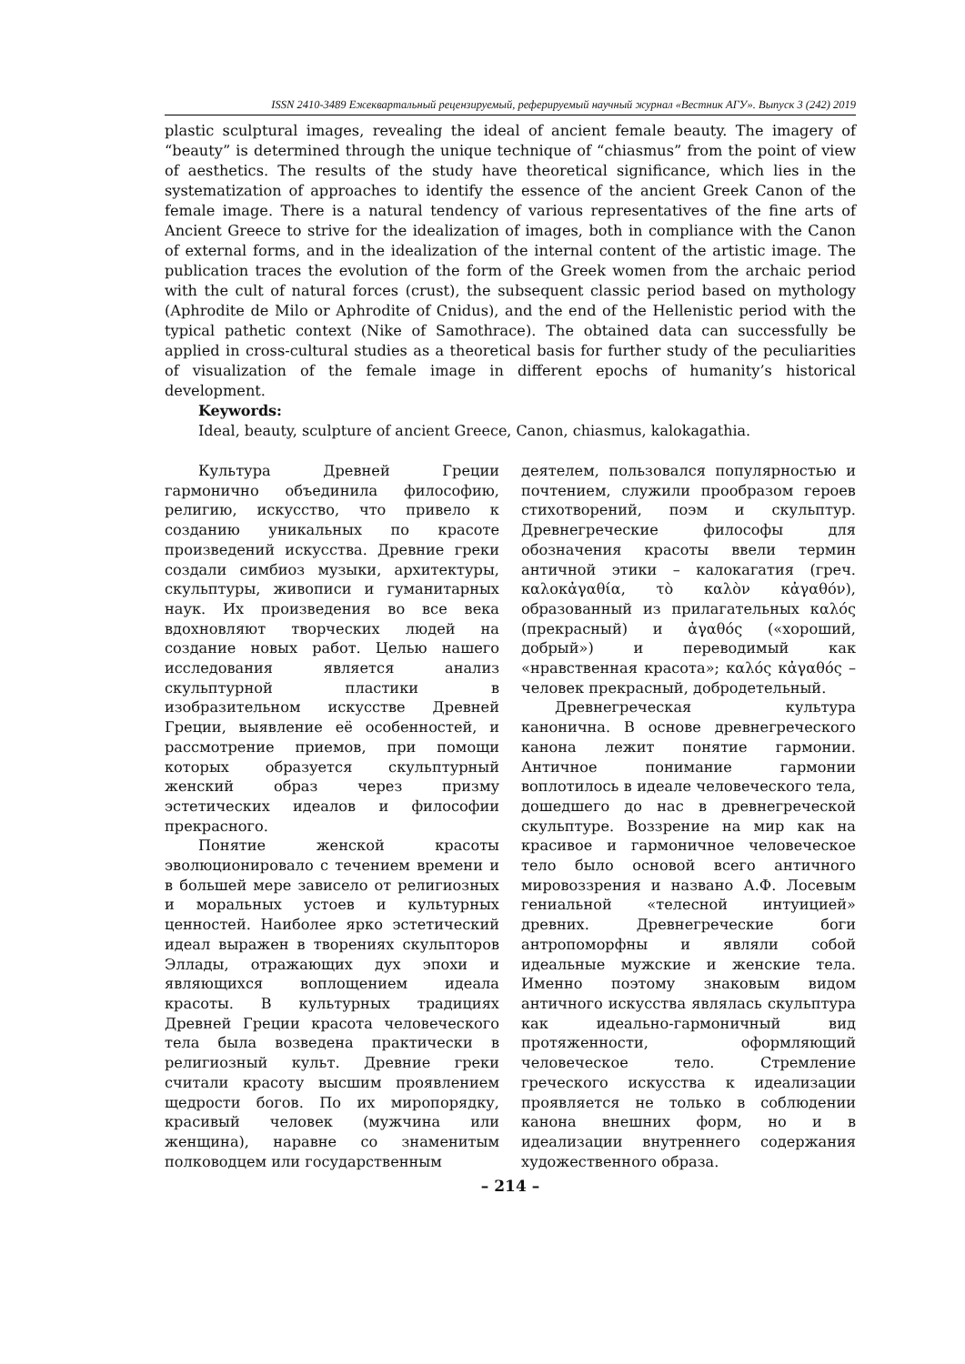ISSN 2410-3489 Ежеквартальный рецензируемый, реферируемый научный журнал «Вестник АГУ». Выпуск 3 (242) 2019
plastic sculptural images, revealing the ideal of ancient female beauty. The imagery of “beauty” is determined through the unique technique of “chiasmus” from the point of view of aesthetics. The results of the study have theoretical significance, which lies in the systematization of approaches to identify the essence of the ancient Greek Canon of the female image. There is a natural tendency of various representatives of the fine arts of Ancient Greece to strive for the idealization of images, both in compliance with the Canon of external forms, and in the idealization of the internal content of the artistic image. The publication traces the evolution of the form of the Greek women from the archaic period with the cult of natural forces (crust), the subsequent classic period based on mythology (Aphrodite de Milo or Aphrodite of Cnidus), and the end of the Hellenistic period with the typical pathetic context (Nike of Samothrace). The obtained data can successfully be applied in cross-cultural studies as a theoretical basis for further study of the peculiarities of visualization of the female image in different epochs of humanity’s historical development.
Keywords:
Ideal, beauty, sculpture of ancient Greece, Canon, chiasmus, kalokagathia.
Культура Древней Греции гармонично объединила философию, религию, искусство, что привело к созданию уникальных по красоте произведений искусства. Древние греки создали симбиоз музыки, архитектуры, скульптуры, живописи и гуманитарных наук. Их произведения во все века вдохновляют творческих людей на создание новых работ. Целью нашего исследования является анализ скульптурной пластики в изобразительном искусстве Древней Греции, выявление её особенностей, и рассмотрение приемов, при помощи которых образуется скульптурный женский образ через призму эстетических идеалов и философии прекрасного.
Понятие женской красоты эволюционировало с течением времени и в большей мере зависело от религиозных и моральных устоев и культурных ценностей. Наиболее ярко эстетический идеал выражен в творениях скульпторов Эллады, отражающих дух эпохи и являющихся воплощением идеала красоты. В культурных традициях Древней Греции красота человеческого тела была возведена практически в религиозный культ. Древние греки считали красоту высшим проявлением щедрости богов. По их миропорядку, красивый человек (мужчина или женщина), наравне со знаменитым полководцем или государственным
деятелем, пользовался популярностью и почтением, служили прообразом героев стихотворений, поэм и скульптур. Древнегреческие философы для обозначения красоты ввели термин античной этики – калокагатия (греч. καλοκἀγαθία, τὸ καλὸν κἀγαθόν), образованный из прилагательных καλός (прекрасный) и ἀγαθός («хороший, добрый») и переводимый как «нравственная красота»; καλός κἀγαθός – человек прекрасный, добродетельный.
Древнегреческая культура канонична. В основе древнегреческого канона лежит понятие гармонии. Античное понимание гармонии воплотилось в идеале человеческого тела, дошедшего до нас в древнегреческой скульптуре. Воззрение на мир как на красивое и гармоничное человеческое тело было основой всего античного мировоззрения и названо А.Ф. Лосевым гениальной «телесной интуицией» древних. Древнегреческие боги антропоморфны и являли собой идеальные мужские и женские тела. Именно поэтому знаковым видом античного искусства являлась скульптура как идеально-гармоничный вид протяженности, оформляющий человеческое тело. Стремление греческого искусства к идеализации проявляется не только в соблюдении канона внешних форм, но и в идеализации внутреннего содержания художественного образа.
– 214 –